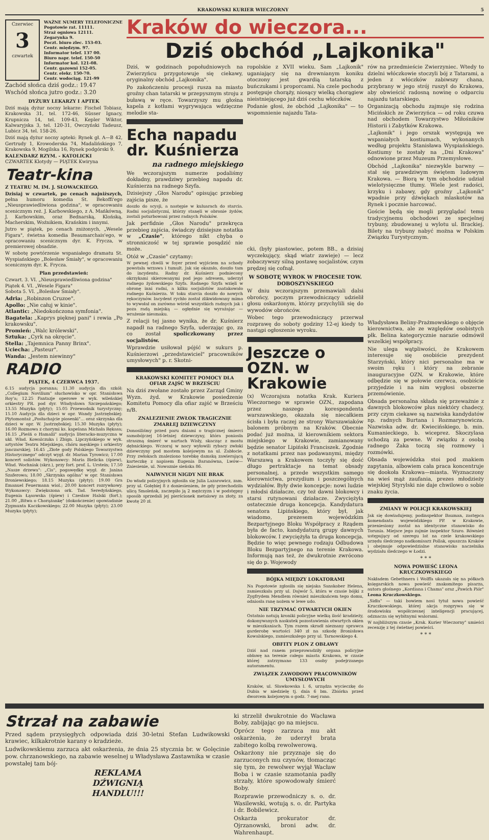KRAKOWSKI KURIER WIECZORNY 5
Czerwiec
3
czwartek
WAŻNE NUMERY TELEFONICZNE
Pogotowie rat. 11111.
Straż ogniowa 12111.
Zegarynka 9.
Poczt. biuro zlec. 153-03.
Centr. międzym. 97.
Informator telef. 137 00.
Biuro napr. telef. 150-50
Informator kol. 121-08.
Centr. gazowni 152-05.
Centr. elekr. 150-70.
Centr. wodociąg. 121-99
Zachód słońca dziś godz.: 19.47
Wschód słońca jutro godz.: 3.20
DYŻURY LEKARZY I APTEK
Dziś mają dyżur nocny lekarze: Fischel Tobiasz, Krakowska 31, tel. 172-46, Süsser Ignacy, Krupnicza 14, tel. 109-43, Kepler Wiktor, Kalwaryjska 3, tel. 120-31, Owczyński Tadeusz, Lubicz 34, tel. 158-26.
Dziś mają dyżur nocny apteki: Rynek gł. A—B 42, Gertrudy 1, Krowoderska 74, Madalińskiego 7, Krakowska 9, Mogilska 16, Rynek podgórski 9.
KALENDARZ RZYM. - KATOLICKI
CZWARTEK Klotydy — PIĄTEK Kwiryna
Teatr-kina
Z TEATRU M. IM. J. SŁOWACKIEGO.
Dzisiaj w czwartek, po cenach najniższych, pełna humoru komedia St. Bekoffi'ego „Nieusprawiedliwiona godzina", w opracowaniu scenicznym reż. J. Karbowskiego, z A. Mańkówną, J. Karbowskim, oraz Bednarską, Klońską, Macherskim, Woźnikiem, Krańskim i innymi.
Jutro w piątek, po cenach zniżonych, „Wesele Figara", świetna komedia Beaumarchais'ego, w opracowaniu scenicznym dyr. K. Frycza, w premierowej obsadzie.
W sobotę powtórzenie wspaniałego dramatu St. Wyspiańskiego „Bolesław Śmiały", w opracowaniu scenicznym dyr. K. Frycza.
Plan przedstawień:
Czwart. 3. VI. „Nieusprawiedliwiona godzina"
Piątek 4. VI. „Wesele Figara"
Sobota 5. VI. „Bolesław Śmiały".
Adria: „Robinzon Cruzoe".
Apollo: „Nie całuj w kinie".
Atlantic: „Niedokończona symfonia".
Bagatela: „Kaprys pięknej pani" i rewia „Po krakowsku".
Promień: „Walc królewski".
Sztuka: „Cyrk na okręcie".
Stella: „Tajemnica Panny Brinx".
Uciecha: „Pasteur".
Wanda: „Jestem niewinny"
RADIO
PIĄTEK, 4 CZERWCA 1937.
6.15 audycja poranna; 11.30 audycja dla szkół: „Collegium Novilium" słuchowisko w opr. Stanisława Roy'a; 12.25 Fantazje operowe w wyk. wileńskiej orkiestry PR. pod dyr. Władysława Szczepańskiego; 13.55 Muzyka (płyty); 15.05 Przewodnik turystyczny; 15.10 Audycja dla dzieci w opr. Wandy Jastrzębskiej: Płytomontaż „Posłuchajcie piosenki"... oraz skrzynka dla dzieci w opr. W. Jastrzębskiej; 15.30 Muzyka (płyty); 16.00 Rozmowa z chorymi ks. kapelana Michała Rękasa; 16.15 „Pieśń o Hamalii" audycja literacko-muzyczna w ukł. Wład. Kowalczuka i Zbign. Lipczyńskiego w wyk. artystów Teatru Miejskiego, chóru męskiego i orkiestry janczarskiej; 16.45 „Złote gody Polskiego Towarzystwa Historycznego" odczyt wygł. dr. Marian Tyrowicz; 17.00 koncert solistów. Wykonawcy: Maria Bielicka (śpiew), Wład. Wochniak (skrz.), przy fort. prof. L. Urstein; 17.50 „Nasze drzewa": „Cis", pogawędkę wygł. dr. Janina Szaferowa; 18.00 „Skrzynka ogólna" w opr. Stanisława Broniewskiego; 18.15 Muzyka (płyty); 19.00 Gra Emanuel Feuermann wiol.; 20.00 koncert rozrywkowy. Wykonawcy: Zwiększona ork. Tad. Seredyńskiego, Eugenia Łąsowska (śpiew) i Czesław Halski (fort.); 21.00 „Bitwa o Chorążankę" (dokończenie) opowiadanie Zygmunta Kaczkowskiego; 22.00 Muzyka (płyty); 23.00 Muzyka (płyty);
Kraków do wieczora...
Dziś obchód „Lajkonika"
Dziś, w godzinach popołudniowych na Zwierzyńcu przygotowuje się ciekawy, oryginalny obchód „Lajkonika".
Po zakończeniu procesji rusza na miasto groźny chan tatarski w przepysznym stroju z buławą w ręce. Towarzyszy mu głośna kapela z kotłami wygrywająca wdzięczne melodie sta-
Echa napadu dr. Kuśnierza
na radnego miejskiego
We wczorajszym numerze podaliśmy dokładny, prawdziwy przebieg napadu dr. Kuśnierza na radnego Szyfa.
Dzisiejszy „Głos Narodu" opisując przebieg zajścia pisze, że
doszło do scysji, a następie w kuluarach do starcia. Radni socjalistyczni, którzy stanęli w obronie żydów, zostali poturbowani przez radnych Polaków.
Jak perfidnie „Głos Narodu" przekręca przebieg zajścia, świadczy dzisiejsze notatka w „Czasie", którego nikt chyba o stronniczość w tej sprawie posądzić nie może.
Otóż w „Czasie" czytamy:
W pewnej chwili w foyer przed wyjściem na schody powstała wrzawa i tumult. Jak się okazało, doszło tam do incydentu. Radny dr. Kuśnierz podniecony okrzykami skierowanymi pod jego adresem, uderzył radnego żydowskiego Szyfa. Radnego Szyfa wzięli w obronę inni radni, a kilku socjalistów zaatakowało radnego Kuśnierza. W toku starcia doszło do nowych rękoczynów. Incydent rychło został zlikwidowany mimo to wywołał on zarówno wśród wszystkich radnych jak i poza radą miejską — ogłędnie się wyrażając — wrażenie niesmaku.
Z relacji tej jasno wynika, że dr. Kuśnierz napadł na radnego Szyfa, uderzając go, za co został spoliczkowany przez socjalistów.
Wprawdzie usiłował pójść w sukurs p. Kuśnierzowi „przedstawiciel" pracowników umysłowych" p. r. Skotni-
KRAKOWSKI KOMITET POMOCY DLA OFIAR ZAJŚĆ W BRZEŚCIU
Na dziś zwołane zostało przez Zarząd Gminy Wyzn. żyd. w Krakowie posiedzenie Komitetu Pomocy dla ofiar zajść w Brześciu n/B.
ZNALEZIENIE ZWŁOK TRAGICZNIE ZMARŁEJ DZIEWCZYNY
Donosiliśmy przed paru dniami o tragicznej śmierci samobójczej 16-letniej dziewczyny, która poniosła straszną śmierć w nurtach Wisły, skacząc z mostu dębnickiego. Wczoraj w nocy wyłowili rybacy zwłoki dziewczyny pod mostem kolejowym na ul. Zabłocie. Przy zwłokach znaleziono torebkę damską zawierającą karteczkę z napisem Eugenia Baranówna, Lwów—Zniesienie, ul. Nowoznie sieńska 86.
NAIWNYCH NIGDY NIE BRAK
Do władz policyjnych zgłosiła się Julia Lazarowicz, zam. przy ul. Gołębiej 8 z doniesieniem, że gdy przechodziła ulicą Smoleńsk, zaczepiło ją 2 mężczyzn i w podstępny sposób sprzedali jej pierścionek metalowy za złoty, za kwotę 20 zł.
ropolskie z XVII wieku. Sam „Lajkonik" uganiający się na drewnianym koniku otoczony jest gwardią tatarską z buńczukami i proporcami. Na czele pochodu postępuje chorąży, niosący wielką chorągiew nieistniejącego już dziś cechu włóczków.
Podanie głosi, że obchód „Lajkonika" — to wspomnienie najazdu Tata-
cki, (były piastowiec, potem BB., a dzisiaj wyczekujący, skąd wiatr zawieje) — lecz zobaczywszy silną postawę socjalistów, czym prędzej się cofnął.
W SOBOTĘ WYROK W PROCESIE TOW. DOBOSZYŃSKIEGO
W dniu wczorajszym przemawiali dalsi obrońcy, poczym przewodniczący udzielił głosu oskarżonym, którzy przychylili się do wywodów obrońców.
Wobec tego przewodniczący przerwał rozprawę do soboty godziny 12-ej kiedy to nastąpi ogłoszenie wyroku.
Jeszcze o OZN. w Krakowie
(x) Wczorajsza notatka Krak. Kuriera Wieczornego w sprawie OZN., zapodana przez naszego korespondenta warszawskiego, okazała się niecałkiem ścisła i była raczej ze strony Warszawiaków balonem próbnym na Kraków. Obecnie podać już można, iż kierownikiem sektora miejskiego w Krakowie, zamianowany będzie senator Lipiński Franciszek. Zgodnie z notatkami przez nas podawanymi, między Warszawą a Krakowem toczyły się dość długo pertraktacje na temat obsady personalnej, a przede wszystkim samego kierownictwa, prezydium i poszczególnych wydziałów. Były dwie koncepcje: nowi ludzie i młodsi działacze, czy też dawni blokowcy i starsi rutynowani działacze. Zwyciężyła ostatecznie druga koncepcja. Kandydatura senatora Lipińskiego, który był, jak wiadomo, prezesem wojewódzkim Bezpartyjnego Bloku Współpracy z Rządem była de facto, kandydaturą grupy dawnych blokowców. I zwyciężyła ta druga koncepcja. Będzie to więc pewnego rodzaju Odbudowa Bloku Bezpartyjnego na terenie Krakowa. Informują nas też, że dwukrotnie zwrócono się do p. Wojewody
BÓJKA MIĘDZY LOKATORAMI
Na Pogotowie zgłosiła się niejaka Sanskober Helena, zamieszkała przy ul. Dajwór 5, która w czasie bójki z Zygfrydem Mendlem również mieszkańcem tego domu, odniosła ranę nożem w lewe udo.
NIE TRZYMAĆ OTWARTYCH OKIEN
Ostatnio notują kroniki policyjne wielką ilość kradzieży, dokonywanych naskutek pozostawienia otwartych okien w mieszkaniach. Tym razem skradł nieznany sprawca garderobę wartości 340 zł na szkodę Bronisława Kowalskiego, zamieszkałego przy ul. Tarnowskiego 4.
OBFITY PLON Z OBŁAWY
Dziś nad ranem przeprowadziły organa policyjne obławę na terenie całego miasta Krakowa, w czasie której zatrzymano 133 osoby podejrzanego autoramentu.
ZWIĄZEK ZAWODOWY PRACOWNIKÓW UMYSŁOWYCH
Kraków, ul. Sławkowska l. 6, urządza wycieczkę do Dubia w niedzielę tj. dnia 6 bm. Zbiórka przed dworcem kolejowym o godz. 7-mej rano.
rów na przedmieście Zwierzyniec. Wtedy to dzielni włóczkowie stoczyli bój z Tatarami, a jeden z włóczków zabiwszy chana, przybrany w jego strój ruszył do Krakowa, aby obwieścić radosną nowinę o odparciu najazdu tatarskiego.
Organizacją obchodu zajmuje się rodzina Micińskich ze Zwierzyńca — od roku czuwa nad obchodem Towarzystwo Miłośników Historii i Zabytków Krakowa.
„Lajkonik" i jego orszak występują we wspaniałych kostiumach, wykonanych według projektu Stanisława Wyspiańskiego. Kostiumy te zostały na „Dni Krakowa" odnowione przez Muzeum Przemysłowe.
Obchód „Lajkonika" niezwykle barwny — stał się prawdziwym świętem ludowym Krakowa. — Biorą w tym obchodzie udział wielotysięczne tłumy. Wiele jest radości, krzyku i zabawy, gdy groźny „Lajkonik" wpadnie przy dźwiękach mlaskotów na Rynek i pocznie harcować.
Goście będą się mogli przyglądać temu tradycyjnemu obchodowi ze specjelnej trybuny, zbudowanej u wylotu ul. Brackiej. Bilety na trybuny nabyć można w Polskim Związku Turystycznym.
Władysława Beliny-Prażmowskiego o objęcie kierownictwa, ale ze względów osobistych płk. Belina kategorycznie narazie odmówił wszelkiej współpracy.
Nie ulega wątpliwości, że Krakowem interesuje się osobiście prezydent Starzyński, który nici personalne ma w swoim ręku i który na zebranie inauguracyjne OZN. w Krakowie, które odbędzie się w połowie czerwca, osobiście przyjedzie i na nim wygłosi obszerne przemówienie.
Obsada personalna składa się przeważnie z dawnych blokowców plus niektóry chadecy, przy czym ciekawe są nazwiska kandydatów np. radnych Burtana i Rozmarynowicza. Nazwiska adw. dr. Kwiecińskiego, b. min. Kumanieckiego, b. wiceprez. Skoczylasa uchodzą za pewne. W związku z osobą radnego Żaka toczą się rozmowy i rozmówki.
Obsada wojewódzka stoi pod znakiem zapytania, albowiem cała praca koncentruje się dookoła Krakowa—miasta. Wyznaczony na wieś mąż zaufania, prezes młodzieży wiejskiej Styrylski nie daje chwilowo o sobie znaku życia.
ZMIANY W POLICJI KRAKOWSKIEJ
Jak się dowiadujemy, podinspektor Bauman, zastępca komendanta wojewódzkiego PP. w Krakowie, przeniesiony został na identyczne stanowisko do Torunia. Miejsce jego zajmie inspektor Szuro. Również ustępujący od szeregu lat na czele krakowskiego urzędu śledczego nadkomisarz Pollak, opuszcza Kraków i obejmuje odpowiedzialne stanowisko naczelnika wydziału śledczego w Łodzi.
* * *
NOWA POWIEŚĆ LEONA KRUCZKOWSKIEGO
Nakładem Gebethnera i Wolffa ukazała się na półkach księgarskich nowa powieść znakomitego pisarza, autora głośnego „Kordiana i Chama" oraz „Pawich Piór" Leona Kruczkowskiego.
„Sidła" — taki bowiem nosi tytuł nowa powieść Kruczkowskiego, której akcja rozgrywa się w środowisku współczesnej inteligencji pracującej, odznacza się wybitnymi walorami.
W najbliższym czasie „Krak. Kurier Wieczorny" umieści recenzję z tej świetnej powieści.
* * *
Strzał na zabawie
Przed sądem przysięgłych odpowiada dziś 30-letni Stefan Ludwikowski krawiec, kilkakrotnie karany o kradzieże.
Ludwikowskiemu zarzuca akt oskarżenia, że dnia 25 stycznia br. w Golęcinie pow. chrzanowskiego, na zabawie weselnej u Władysława Zastawnika w czasie powstałej tam bój-
REKLAMA
DŹWIGNIĄ
HANDLU!!!
ki strzelił dwukrotnie do Wacława Boby, zabijając go na miejscu.
Oprócz tego zarzuca mu akt oskarżenia, że uderzył brata zabitego kolbą rewolwerową.
Oskarżony nie przyznaje się do zarzuconych mu czynów, tłomacząc się tym, że rewolwer wyjął Wacław Boba i w czasie szamotania padły strzały, które spowodowały śmierć Boby.
Rozprawie przewodniczy s. o. dr. Wasilewski, wotują s. o. dr. Partyka i dr. Bobilewicz.
Oskarża prokurator dr. Ojrzanowski, broni adw. dr. Wahrenhaupt.